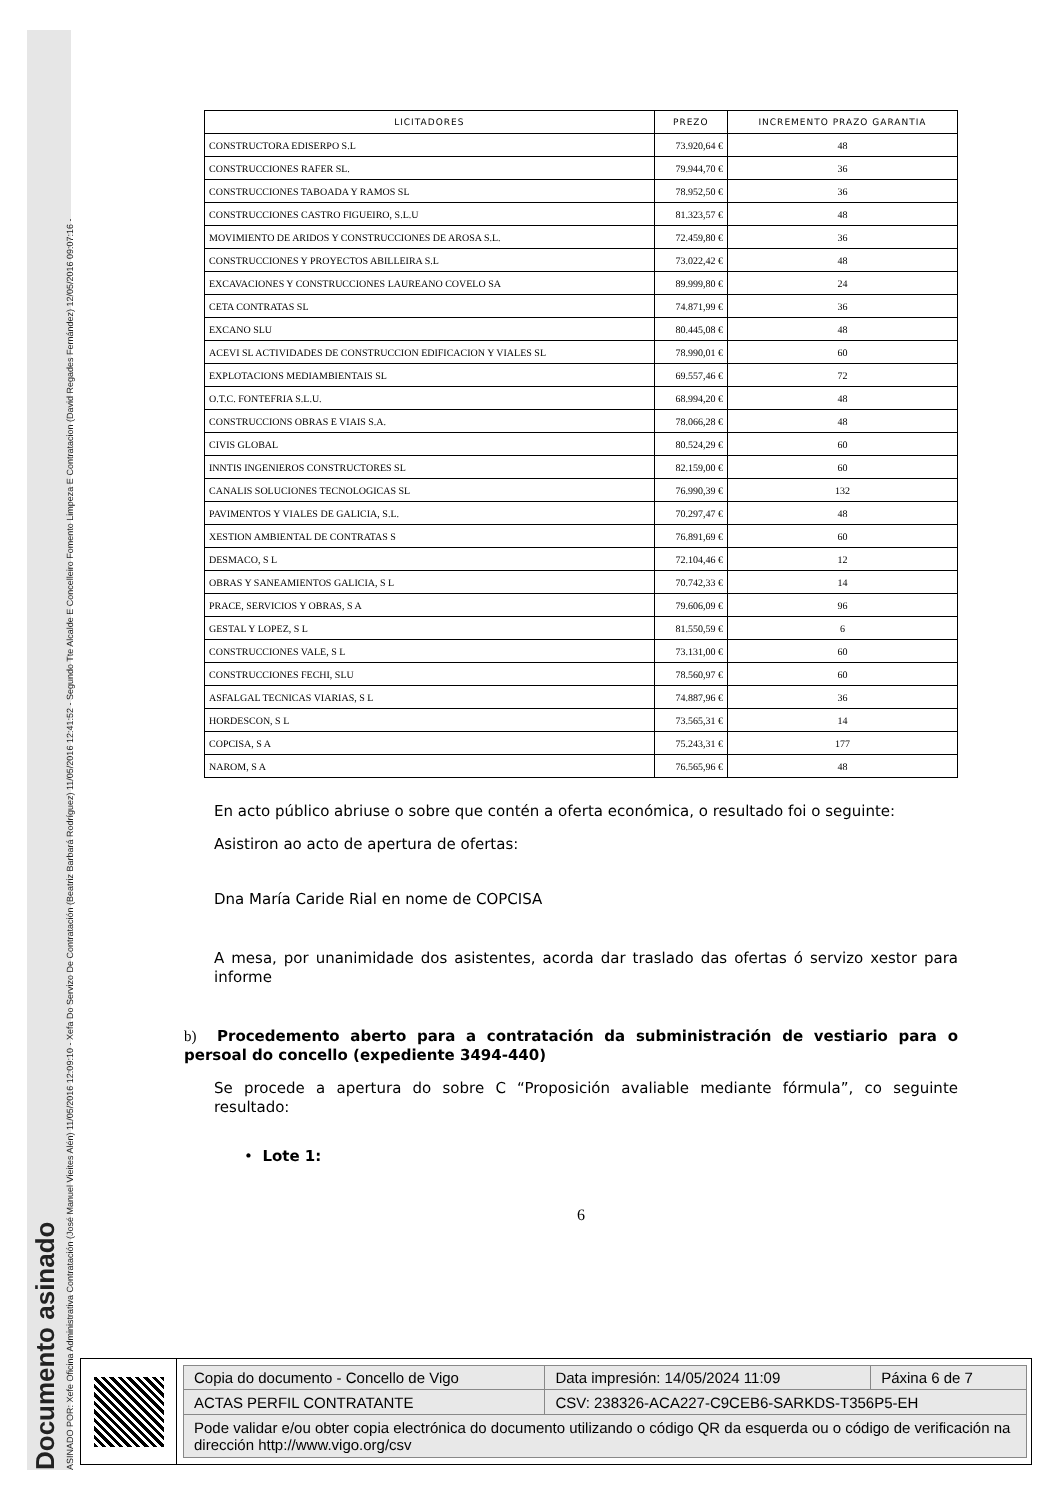Documento asinado
ASINADO POR: Xefe Oficina Administrativa Contratación (José Manuel Vieites Alén) 11/05/2016 12:09:10 - Xefa Do Servizo De Contratación (Beatriz Barbará Rodríguez) 11/05/2016 12:41:52 - Segundo Tte Alcalde E Concelleiro Fomento Limpeza E Contratacion (David Regades Fernández) 12/05/2016 09:07:16 -
| LICITADORES | PREZO | INCREMENTO PRAZO GARANTIA |
| --- | --- | --- |
| CONSTRUCTORA EDISERPO S.L | 73.920,64 € | 48 |
| CONSTRUCCIONES RAFER SL. | 79.944,70 € | 36 |
| CONSTRUCCIONES TABOADA Y RAMOS SL | 78.952,50 € | 36 |
| CONSTRUCCIONES CASTRO FIGUEIRO, S.L.U | 81.323,57 € | 48 |
| MOVIMIENTO DE ARIDOS Y CONSTRUCCIONES DE AROSA S.L. | 72.459,80 € | 36 |
| CONSTRUCCIONES Y PROYECTOS ABILLEIRA S.L | 73.022,42 € | 48 |
| EXCAVACIONES Y CONSTRUCCIONES LAUREANO COVELO SA | 89.999,80 € | 24 |
| CETA CONTRATAS SL | 74.871,99 € | 36 |
| EXCANO SLU | 80.445,08 € | 48 |
| ACEVI SL ACTIVIDADES DE CONSTRUCCION EDIFICACION Y VIALES SL | 78.990,01 € | 60 |
| EXPLOTACIONS MEDIAMBIENTAIS SL | 69.557,46 € | 72 |
| O.T.C. FONTEFRIA S.L.U. | 68.994,20 € | 48 |
| CONSTRUCCIONS OBRAS E VIAIS S.A. | 78.066,28 € | 48 |
| CIVIS GLOBAL | 80.524,29 € | 60 |
| INNTIS INGENIEROS CONSTRUCTORES SL | 82.159,00 € | 60 |
| CANALIS SOLUCIONES TECNOLOGICAS SL | 76.990,39 € | 132 |
| PAVIMENTOS Y VIALES DE GALICIA, S.L. | 70.297,47 € | 48 |
| XESTION AMBIENTAL DE CONTRATAS S | 76.891,69 € | 60 |
| DESMACO, S L | 72.104,46 € | 12 |
| OBRAS Y SANEAMIENTOS GALICIA, S L | 70.742,33 € | 14 |
| PRACE, SERVICIOS Y OBRAS, S A | 79.606,09 € | 96 |
| GESTAL Y LOPEZ, S L | 81.550,59 € | 6 |
| CONSTRUCCIONES VALE, S L | 73.131,00 € | 60 |
| CONSTRUCCIONES FECHI, SLU | 78.560,97 € | 60 |
| ASFALGAL TECNICAS VIARIAS, S L | 74.887,96 € | 36 |
| HORDESCON, S L | 73.565,31 € | 14 |
| COPCISA, S A | 75.243,31 € | 177 |
| NAROM, S A | 76.565,96 € | 48 |
En acto público abriuse o sobre que contén a oferta económica, o resultado foi o seguinte:
Asistiron ao acto de apertura de ofertas:
Dna María Caride Rial en nome de COPCISA
A mesa, por unanimidade dos asistentes, acorda dar traslado das ofertas ó servizo xestor para informe
b) Procedemento aberto para a contratación da subministración de vestiario para o persoal do concello (expediente 3494-440)
Se procede a apertura do sobre C “Proposición avaliable mediante fórmula”, co seguinte resultado:
• Lote 1:
6
| Copia do documento - Concello de Vigo | Data impresión: 14/05/2024 11:09 | Páxina 6 de 7 |
| ACTAS PERFIL CONTRATANTE | CSV: 238326-ACA227-C9CEB6-SARKDS-T356P5-EH | |
| Pode validar e/ou obter copia electrónica do documento utilizando o código QR da esquerda ou o código de verificación na dirección http://www.vigo.org/csv | | |